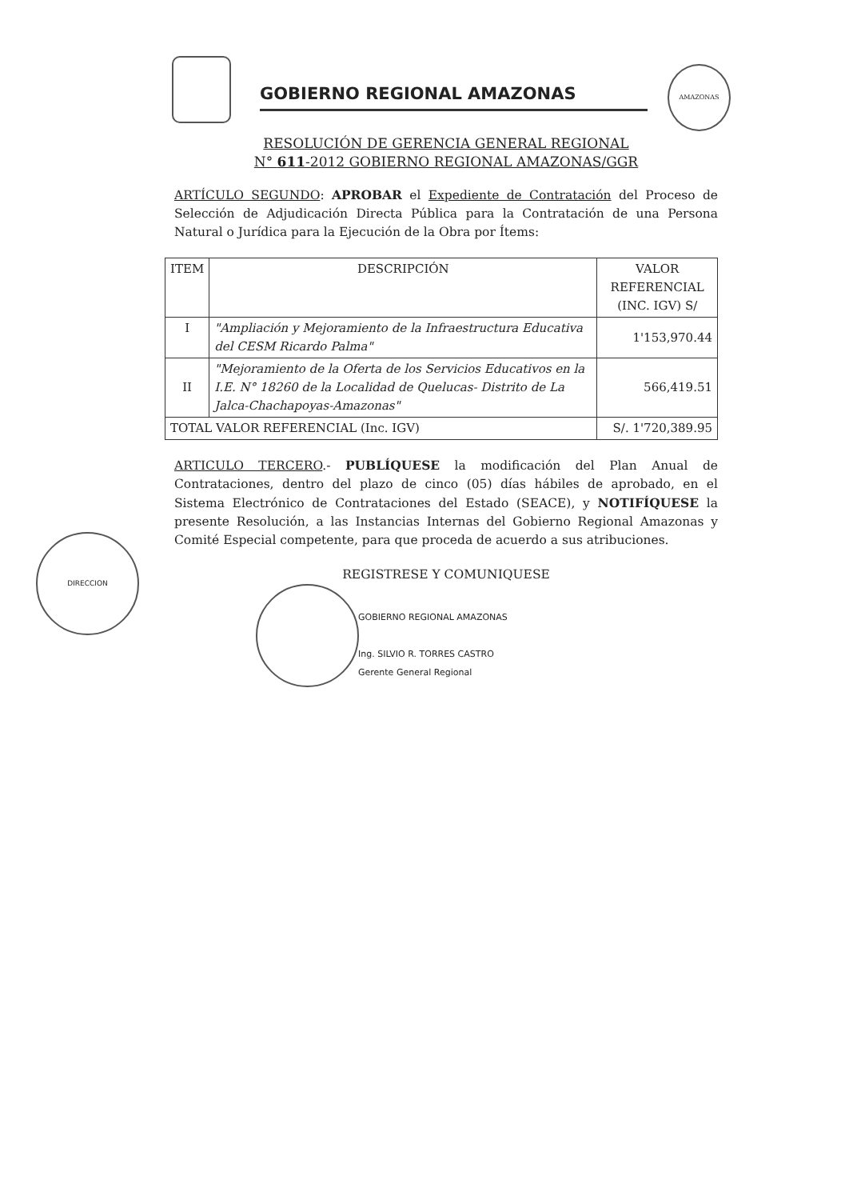GOBIERNO REGIONAL AMAZONAS
AMAZONAS
RESOLUCIÓN DE GERENCIA GENERAL REGIONAL
N° 611-2012 GOBIERNO REGIONAL AMAZONAS/GGR
ARTÍCULO SEGUNDO: APROBAR el Expediente de Contratación del Proceso de Selección de Adjudicación Directa Pública para la Contratación de una Persona Natural o Jurídica para la Ejecución de la Obra por Ítems:
| ITEM | DESCRIPCIÓN | VALOR REFERENCIAL (INC. IGV) S/ |
| --- | --- | --- |
| I | "Ampliación y Mejoramiento de la Infraestructura Educativa del CESM Ricardo Palma" | 1'153,970.44 |
| II | "Mejoramiento de la Oferta de los Servicios Educativos en la I.E. N° 18260 de la Localidad de Quelucas- Distrito de La Jalca-Chachapoyas-Amazonas" | 566,419.51 |
| TOTAL VALOR REFERENCIAL (Inc. IGV) | | S/. 1'720,389.95 |
ARTICULO TERCERO.- PUBLÍQUESE la modificación del Plan Anual de Contrataciones, dentro del plazo de cinco (05) días hábiles de aprobado, en el Sistema Electrónico de Contrataciones del Estado (SEACE), y NOTIFÍQUESE la presente Resolución, a las Instancias Internas del Gobierno Regional Amazonas y Comité Especial competente, para que proceda de acuerdo a sus atribuciones.
REGISTRESE Y COMUNIQUESE
GOBIERNO REGIONAL AMAZONAS
Ing. SILVIO R. TORRES CASTRO
Gerente General Regional
DIRECCION